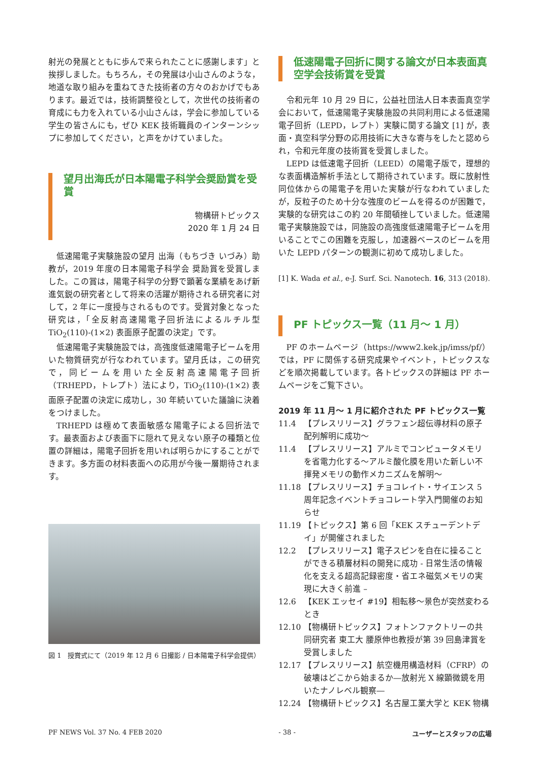射光の発展とともに歩んで来られたことに感謝します」と挨拶しました。もちろん，その発展は小山さんのような，地道な取り組みを重ねてきた技術者の方々のおかげでもあります。最近では，技術調整役として，次世代の技術者の育成にも力を入れている小山さんは，学会に参加している学生の皆さんにも，ぜひ KEK 技術職員のインターンシップに参加してください，と声をかけていました。
望月出海氏が日本陽電子科学会奨励賞を受賞
物構研トピックス
2020 年 1 月 24 日
低速陽電子実験施設の望月 出海（もちづき いづみ）助教が，2019 年度の日本陽電子科学会 奨励賞を受賞しました。この賞は，陽電子科学の分野で顕著な業績をあげ新進気鋭の研究者として将来の活躍が期待される研究者に対して，2 年に一度授与されるものです。受賞対象となった研究は，「全反射高速陽電子回折法によるルチル型 TiO<sub>2</sub>(110)-(1×2) 表面原子配置の決定」です。
低速陽電子実験施設では，高強度低速陽電子ビームを用いた物質研究が行なわれています。望月氏は，この研究で，同ビームを用いた全反射高速陽電子回折（TRHEPD，トレプト）法により，TiO<sub>2</sub>(110)-(1×2) 表面原子配置の決定に成功し，30 年続いていた議論に決着をつけました。
TRHEPD は極めて表面敏感な陽電子による回折法です。最表面および表面下に隠れて見えない原子の種類と位置の詳細は，陽電子回折を用いれば明らかにすることができます。多方面の材料表面への応用が今後一層期待されます。
図 1　授賞式にて（2019 年 12 月 6 日撮影 / 日本陽電子科学会提供）
低速陽電子回折に関する論文が日本表面真空学会技術賞を受賞
令和元年 10 月 29 日に，公益社団法人日本表面真空学会において，低速陽電子実験施設の共同利用による低速陽電子回折（LEPD，レプト）実験に関する論文 [1] が，表面・真空科学分野の応用技術に大きな寄与をしたと認められ，令和元年度の技術賞を受賞しました。
LEPD は低速電子回折（LEED）の陽電子版で，理想的な表面構造解析手法として期待されています。既に放射性同位体からの陽電子を用いた実験が行なわれていましたが，反粒子のため十分な強度のビームを得るのが困難で，実験的な研究はこの約 20 年間頓挫していました。低速陽電子実験施設では，同施設の高強度低速陽電子ビームを用いることでこの困難を克服し，加速器ベースのビームを用いた LEPD パターンの観測に初めて成功しました。
[1] K. Wada et al., e-J. Surf. Sci. Nanotech. 16, 313 (2018).
PF トピックス一覧（11 月～ 1 月）
PF のホームページ（https://www2.kek.jp/imss/pf/）では，PF に関係する研究成果やイベント，トピックスなどを順次掲載しています。各トピックスの詳細は PF ホームページをご覧下さい。
2019 年 11 月～ 1 月に紹介された PF トピックス一覧
11.4 【プレスリリース】グラフェン超伝導材料の原子配列解明に成功～
11.4 【プレスリリース】アルミでコンピュータメモリを省電力化する～アルミ酸化膜を用いた新しい不揮発メモリの動作メカニズムを解明～
11.18 【プレスリリース】チョコレイト・サイエンス 5 周年記念イベントチョコレート学入門開催のお知らせ
11.19 【トピックス】第 6 回「KEK スチューデントデイ」が開催されました
12.2 【プレスリリース】電子スピンを自在に操ることができる積層材料の開発に成功 - 日常生活の情報化を支える超高記録密度・省エネ磁気メモリの実現に大きく前進 –
12.6 【KEK エッセイ #19】相転移～景色が突然変わるとき
12.10 【物構研トピックス】フォトンファクトリーの共同研究者 東工大 腰原伸也教授が第 39 回島津賞を受賞しました
12.17 【プレスリリース】航空機用構造材料（CFRP）の破壊はどこから始まるか―放射光 X 線顕微鏡を用いたナノレベル観察―
12.24 【物構研トピックス】名古屋工業大学と KEK 物構
PF NEWS Vol. 37 No. 4 FEB 2020 - 38 - ユーザーとスタッフの広場